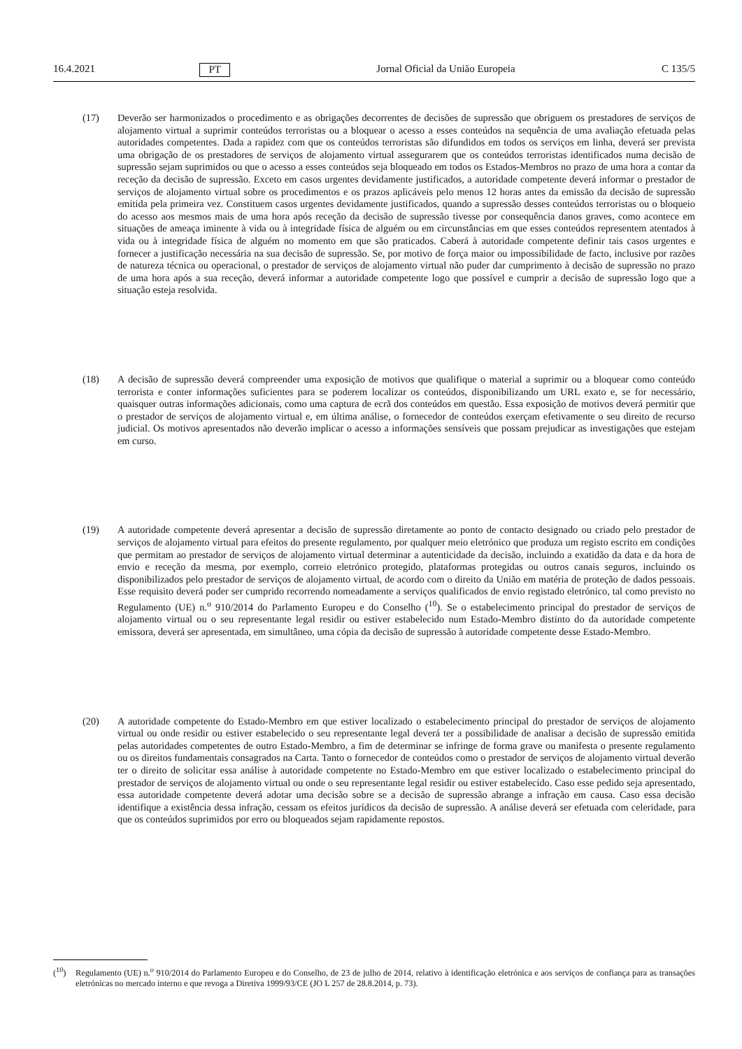16.4.2021 PT Jornal Oficial da União Europeia C 135/5
(17) Deverão ser harmonizados o procedimento e as obrigações decorrentes de decisões de supressão que obriguem os prestadores de serviços de alojamento virtual a suprimir conteúdos terroristas ou a bloquear o acesso a esses conteúdos na sequência de uma avaliação efetuada pelas autoridades competentes. Dada a rapidez com que os conteúdos terroristas são difundidos em todos os serviços em linha, deverá ser prevista uma obrigação de os prestadores de serviços de alojamento virtual assegurarem que os conteúdos terroristas identificados numa decisão de supressão sejam suprimidos ou que o acesso a esses conteúdos seja bloqueado em todos os Estados-Membros no prazo de uma hora a contar da receção da decisão de supressão. Exceto em casos urgentes devidamente justificados, a autoridade competente deverá informar o prestador de serviços de alojamento virtual sobre os procedimentos e os prazos aplicáveis pelo menos 12 horas antes da emissão da decisão de supressão emitida pela primeira vez. Constituem casos urgentes devidamente justificados, quando a supressão desses conteúdos terroristas ou o bloqueio do acesso aos mesmos mais de uma hora após receção da decisão de supressão tivesse por consequência danos graves, como acontece em situações de ameaça iminente à vida ou à integridade física de alguém ou em circunstâncias em que esses conteúdos representem atentados à vida ou à integridade física de alguém no momento em que são praticados. Caberá à autoridade competente definir tais casos urgentes e fornecer a justificação necessária na sua decisão de supressão. Se, por motivo de força maior ou impossibilidade de facto, inclusive por razões de natureza técnica ou operacional, o prestador de serviços de alojamento virtual não puder dar cumprimento à decisão de supressão no prazo de uma hora após a sua receção, deverá informar a autoridade competente logo que possível e cumprir a decisão de supressão logo que a situação esteja resolvida.
(18) A decisão de supressão deverá compreender uma exposição de motivos que qualifique o material a suprimir ou a bloquear como conteúdo terrorista e conter informações suficientes para se poderem localizar os conteúdos, disponibilizando um URL exato e, se for necessário, quaisquer outras informações adicionais, como uma captura de ecrã dos conteúdos em questão. Essa exposição de motivos deverá permitir que o prestador de serviços de alojamento virtual e, em última análise, o fornecedor de conteúdos exerçam efetivamente o seu direito de recurso judicial. Os motivos apresentados não deverão implicar o acesso a informações sensíveis que possam prejudicar as investigações que estejam em curso.
(19) A autoridade competente deverá apresentar a decisão de supressão diretamente ao ponto de contacto designado ou criado pelo prestador de serviços de alojamento virtual para efeitos do presente regulamento, por qualquer meio eletrónico que produza um registo escrito em condições que permitam ao prestador de serviços de alojamento virtual determinar a autenticidade da decisão, incluindo a exatidão da data e da hora de envio e receção da mesma, por exemplo, correio eletrónico protegido, plataformas protegidas ou outros canais seguros, incluindo os disponibilizados pelo prestador de serviços de alojamento virtual, de acordo com o direito da União em matéria de proteção de dados pessoais. Esse requisito deverá poder ser cumprido recorrendo nomeadamente a serviços qualificados de envio registado eletrónico, tal como previsto no Regulamento (UE) n.<sup>o</sup> 910/2014 do Parlamento Europeu e do Conselho (<sup>10</sup>). Se o estabelecimento principal do prestador de serviços de alojamento virtual ou o seu representante legal residir ou estiver estabelecido num Estado-Membro distinto do da autoridade competente emissora, deverá ser apresentada, em simultâneo, uma cópia da decisão de supressão à autoridade competente desse Estado-Membro.
(20) A autoridade competente do Estado-Membro em que estiver localizado o estabelecimento principal do prestador de serviços de alojamento virtual ou onde residir ou estiver estabelecido o seu representante legal deverá ter a possibilidade de analisar a decisão de supressão emitida pelas autoridades competentes de outro Estado-Membro, a fim de determinar se infringe de forma grave ou manifesta o presente regulamento ou os direitos fundamentais consagrados na Carta. Tanto o fornecedor de conteúdos como o prestador de serviços de alojamento virtual deverão ter o direito de solicitar essa análise à autoridade competente no Estado-Membro em que estiver localizado o estabelecimento principal do prestador de serviços de alojamento virtual ou onde o seu representante legal residir ou estiver estabelecido. Caso esse pedido seja apresentado, essa autoridade competente deverá adotar uma decisão sobre se a decisão de supressão abrange a infração em causa. Caso essa decisão identifique a existência dessa infração, cessam os efeitos jurídicos da decisão de supressão. A análise deverá ser efetuada com celeridade, para que os conteúdos suprimidos por erro ou bloqueados sejam rapidamente repostos.
(<sup>10</sup>) Regulamento (UE) n.<sup>o</sup> 910/2014 do Parlamento Europeu e do Conselho, de 23 de julho de 2014, relativo à identificação eletrónica e aos serviços de confiança para as transações eletrónicas no mercado interno e que revoga a Diretiva 1999/93/CE (JO L 257 de 28.8.2014, p. 73).